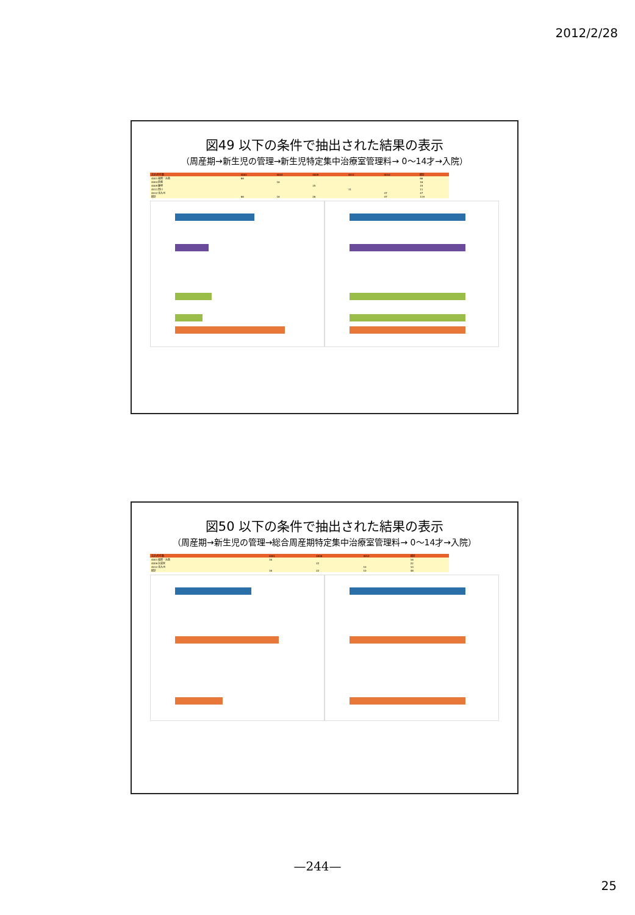2012/2/28
図49 以下の条件で抽出された結果の表示
（周産期→新生児の管理→新生児特定集中治療室管理料→ 0～14才→入院）
| 合計/件件数 | 4001 | 4004 | 4009 | 4011 | 4012 | 総計 |
| 4001 福岡・糸島 | 66 | | | | | 66 |
| 4004 筑紫 | | 16 | | | | 16 |
| 4009 飯塚 | | | 15 | | | 15 |
| 4011 田川 | | | | 11 | | 11 |
| 4012 北九州 | | | | | 47 | 47 |
| 総計 | 66 | 16 | 26 | | 47 | 119 |
図50 以下の条件で抽出された結果の表示
（周産期→新生児の管理→総合周産期特定集中治療室管理料→ 0～14才→入院）
| 合計/件件数 | 4001 | 4006 | 4012 | 総計 |
| 4001 福岡・糸島 | 16 | | | 16 |
| 4006 久留米 | | 22 | | 22 |
| 4012 北九州 | | | 10 | 10 |
| 総計 | 16 | 22 | 10 | 48 |
—244—
25